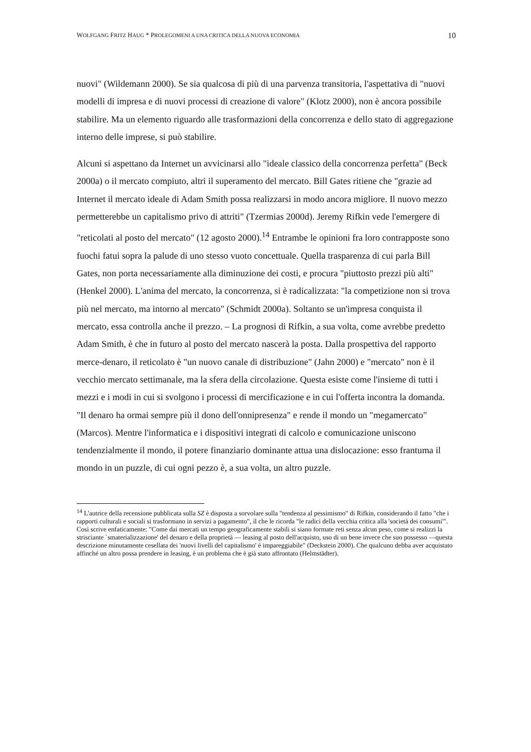WOLFGANG FRITZ HAUG * PROLEGOMENI A UNA CRITICA DELLA NUOVA ECONOMIA 10
nuovi" (Wildemann 2000). Se sia qualcosa di più di una parvenza transitoria, l'aspettativa di "nuovi modelli di impresa e di nuovi processi di creazione di valore" (Klotz 2000), non è ancora possibile stabilire. Ma un elemento riguardo alle trasformazioni della concorrenza e dello stato di aggregazione interno delle imprese, si può stabilire.
Alcuni si aspettano da Internet un avvicinarsi allo "ideale classico della concorrenza perfetta" (Beck 2000a) o il mercato compiuto, altri il superamento del mercato. Bill Gates ritiene che "grazie ad Internet il mercato ideale di Adam Smith possa realizzarsi in modo ancora migliore. Il nuovo mezzo permetterebbe un capitalismo privo di attriti" (Tzermias 2000d). Jeremy Rifkin vede l'emergere di "reticolati al posto del mercato" (12 agosto 2000).<sup>14</sup> Entrambe le opinioni fra loro contrapposte sono fuochi fatui sopra la palude di uno stesso vuoto concettuale. Quella trasparenza di cui parla Bill Gates, non porta necessariamente alla diminuzione dei costi, e procura "piuttosto prezzi più alti" (Henkel 2000). L'anima del mercato, la concorrenza, si è radicalizzata: "la competizione non si trova più nel mercato, ma intorno al mercato" (Schmidt 2000a). Soltanto se un'impresa conquista il mercato, essa controlla anche il prezzo. – La prognosi di Rifkin, a sua volta, come avrebbe predetto Adam Smith, è che in futuro al posto del mercato nascerà la posta. Dalla prospettiva del rapporto merce-denaro, il reticolato è "un nuovo canale di distribuzione" (Jahn 2000) e "mercato" non è il vecchio mercato settimanale, ma la sfera della circolazione. Questa esiste come l'insieme di tutti i mezzi e i modi in cui si svolgono i processi di mercificazione e in cui l'offerta incontra la domanda. "Il denaro ha ormai sempre più il dono dell'onnipresenza" e rende il mondo un "megamercato" (Marcos). Mentre l'informatica e i dispositivi integrati di calcolo e comunicazione uniscono tendenzialmente il mondo, il potere finanziario dominante attua una dislocazione: esso frantuma il mondo in un puzzle, di cui ogni pezzo è, a sua volta, un altro puzzle.
<sup>14</sup> L'autrice della recensione pubblicata sulla SZ è disposta a sorvolare sulla "tendenza al pessimismo" di Rifkin, considerando il fatto "che i rapporti culturali e sociali si trasformano in servizi a pagamento", il che le ricorda "le radici della vecchia critica alla 'società dei consumi'". Così scrive enfaticamente: "Come dai mercati un tempo geograficamente stabili si siano formate reti senza alcun peso, come si realizzi la strisciante `smaterializzazione' del denaro e della proprietà — leasing al posto dell'acquisto, uso di un bene invece che suo possesso —questa descrizione minutamente cesellata dei 'nuovi livelli del capitalismo' è impareggiabile" (Deckstein 2000). Che qualcuno debba aver acquistato affinché un altro possa prendere in leasing, è un problema che è già stato affrontato (Helmstädter).